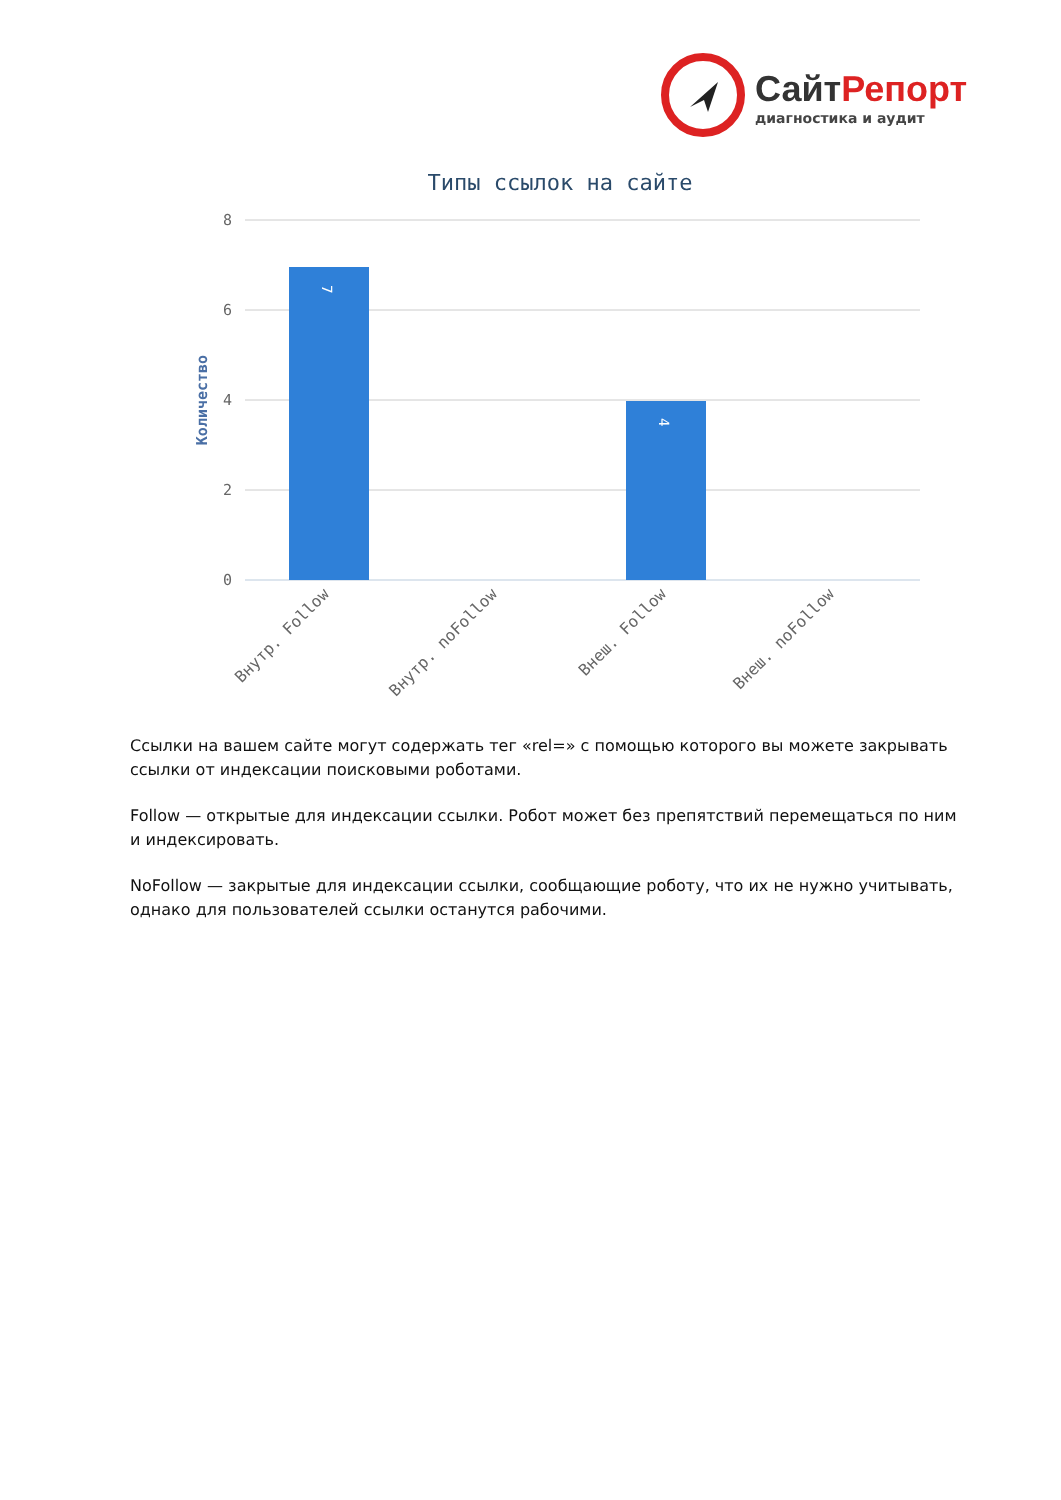СайтРепорт
диагностика и аудит
Типы ссылок на сайте
8
6
4
2
0
Количество
7
4
Внутр. Follow
Внутр. noFollow
Внеш. Follow
Внеш. noFollow
Ссылки на вашем сайте могут содержать тег «rel=» с помощью которого вы можете закрывать ссылки от индексации поисковыми роботами.
Follow — открытые для индексации ссылки. Робот может без препятствий перемещаться по ним и индексировать.
NoFollow — закрытые для индексации ссылки, сообщающие роботу, что их не нужно учитывать, однако для пользователей ссылки останутся рабочими.